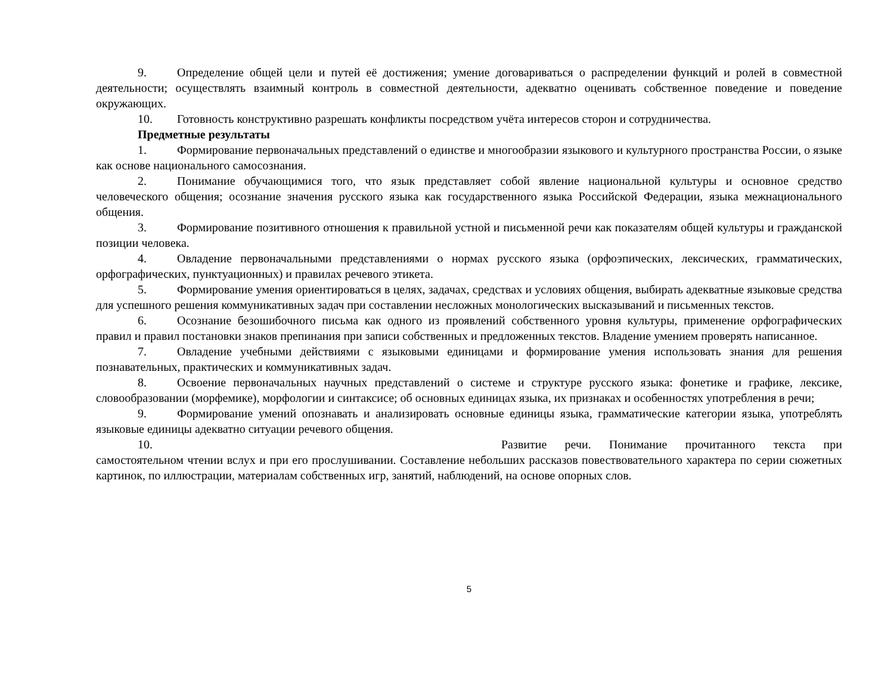9. Определение общей цели и путей её достижения; умение договариваться о распределении функций и ролей в совместной деятельности; осуществлять взаимный контроль в совместной деятельности, адекватно оценивать собственное поведение и поведение окружающих.
10. Готовность конструктивно разрешать конфликты посредством учёта интересов сторон и сотрудничества.
Предметные результаты
1. Формирование первоначальных представлений о единстве и многообразии языкового и культурного пространства России, о языке как основе национального самосознания.
2. Понимание обучающимися того, что язык представляет собой явление национальной культуры и основное средство человеческого общения; осознание значения русского языка как государственного языка Российской Федерации, языка межнационального общения.
3. Формирование позитивного отношения к правильной устной и письменной речи как показателям общей культуры и гражданской позиции человека.
4. Овладение первоначальными представлениями о нормах русского языка (орфоэпических, лексических, грамматических, орфографических, пунктуационных) и правилах речевого этикета.
5. Формирование умения ориентироваться в целях, задачах, средствах и условиях общения, выбирать адекватные языковые средства для успешного решения коммуникативных задач при составлении несложных монологических высказываний и письменных текстов.
6. Осознание безошибочного письма как одного из проявлений собственного уровня культуры, применение орфографических правил и правил постановки знаков препинания при записи собственных и предложенных текстов. Владение умением проверять написанное.
7. Овладение учебными действиями с языковыми единицами и формирование умения использовать знания для решения познавательных, практических и коммуникативных задач.
8. Освоение первоначальных научных представлений о системе и структуре русского языка: фонетике и графике, лексике, словообразовании (морфемике), морфологии и синтаксисе; об основных единицах языка, их признаках и особенностях употребления в речи;
9. Формирование умений опознавать и анализировать основные единицы языка, грамматические категории языка, употреблять языковые единицы адекватно ситуации речевого общения.
10. Развитие речи. Понимание прочитанного текста при самостоятельном чтении вслух и при его прослушивании. Составление небольших рассказов повествовательного характера по серии сюжетных картинок, по иллюстрации, материалам собственных игр, занятий, наблюдений, на основе опорных слов.
5